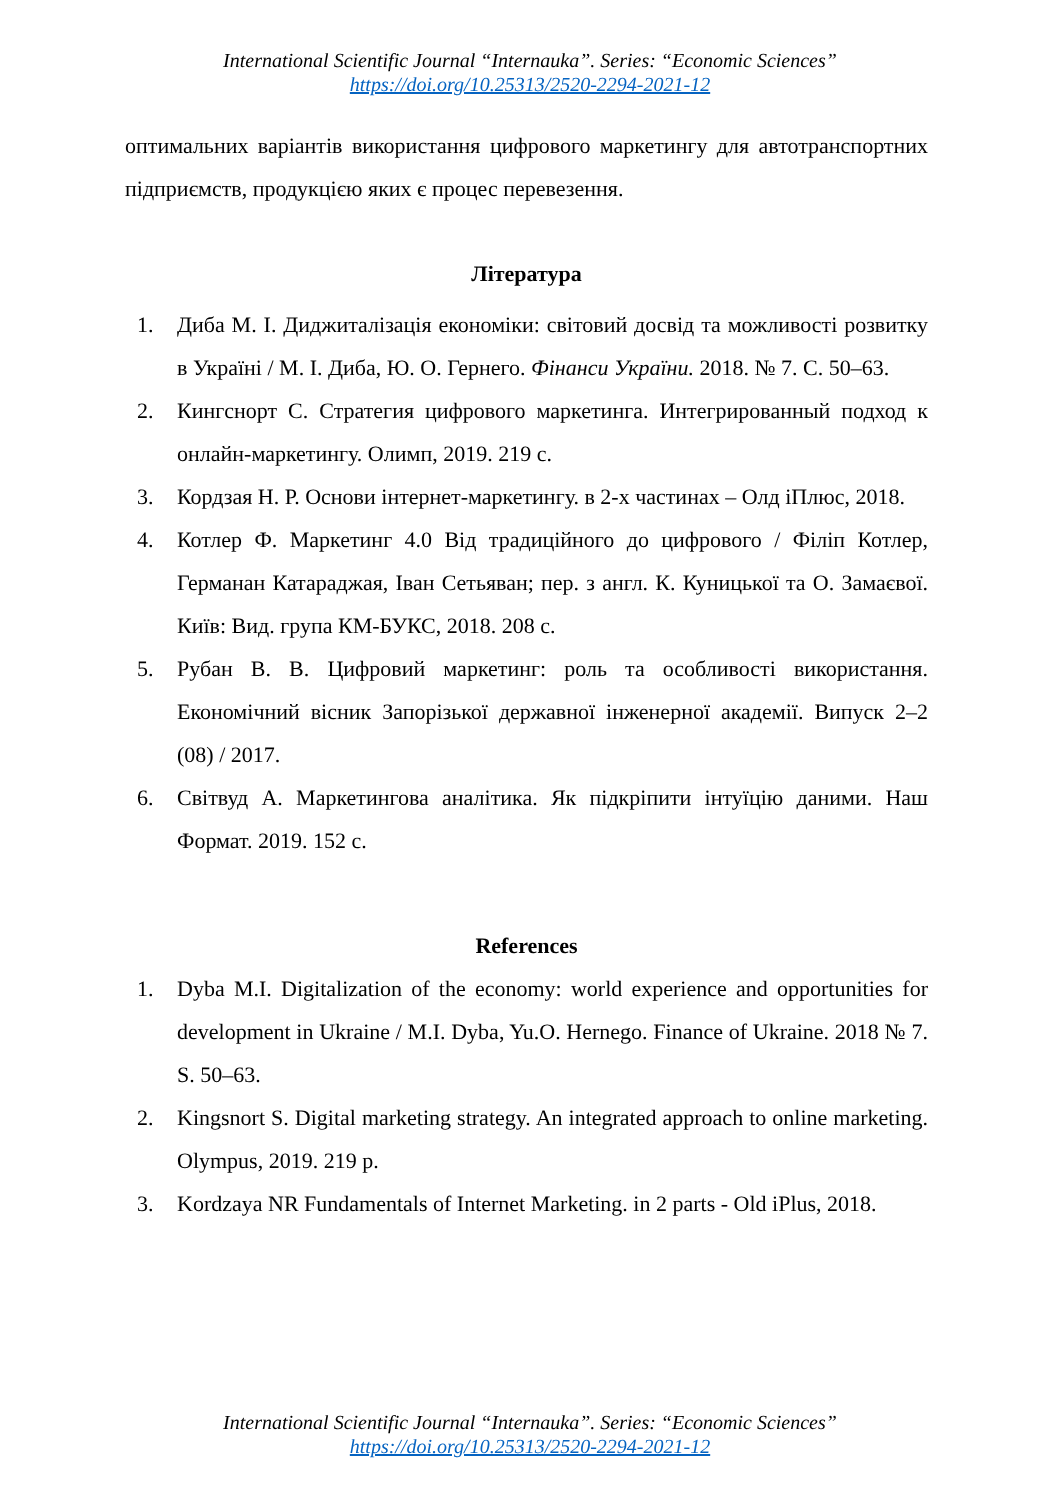International Scientific Journal “Internauka”. Series: “Economic Sciences”
https://doi.org/10.25313/2520-2294-2021-12
оптимальних варіантів використання цифрового маркетингу для автотранспортних підприємств, продукцією яких є процес перевезення.
Література
1. Диба М. І. Диджиталізація економіки: світовий досвід та можливості розвитку в Україні / М. І. Диба, Ю. О. Гернего. Фінанси України. 2018. № 7. С. 50–63.
2. Кингснорт С. Стратегия цифрового маркетинга. Интегрированный подход к онлайн-маркетингу. Олимп, 2019. 219 с.
3. Кордзая Н. Р. Основи інтернет-маркетингу. в 2-х частинах – Олд іПлюс, 2018.
4. Котлер Ф. Маркетинг 4.0 Від традиційного до цифрового / Філіп Котлер, Германан Катараджая, Іван Сетьяван; пер. з англ. К. Куницької та О. Замаєвої. Київ: Вид. група КМ-БУКС, 2018. 208 с.
5. Рубан В. В. Цифровий маркетинг: роль та особливості використання. Економічний вісник Запорізької державної інженерної академії. Випуск 2–2 (08) / 2017.
6. Світвуд А. Маркетингова аналітика. Як підкріпити інтуїцію даними. Наш Формат. 2019. 152 с.
References
1. Dyba M.I. Digitalization of the economy: world experience and opportunities for development in Ukraine / M.I. Dyba, Yu.O. Hernego. Finance of Ukraine. 2018 № 7. S. 50–63.
2. Kingsnort S. Digital marketing strategy. An integrated approach to online marketing. Olympus, 2019. 219 p.
3. Kordzaya NR Fundamentals of Internet Marketing. in 2 parts - Old iPlus, 2018.
International Scientific Journal “Internauka”. Series: “Economic Sciences”
https://doi.org/10.25313/2520-2294-2021-12